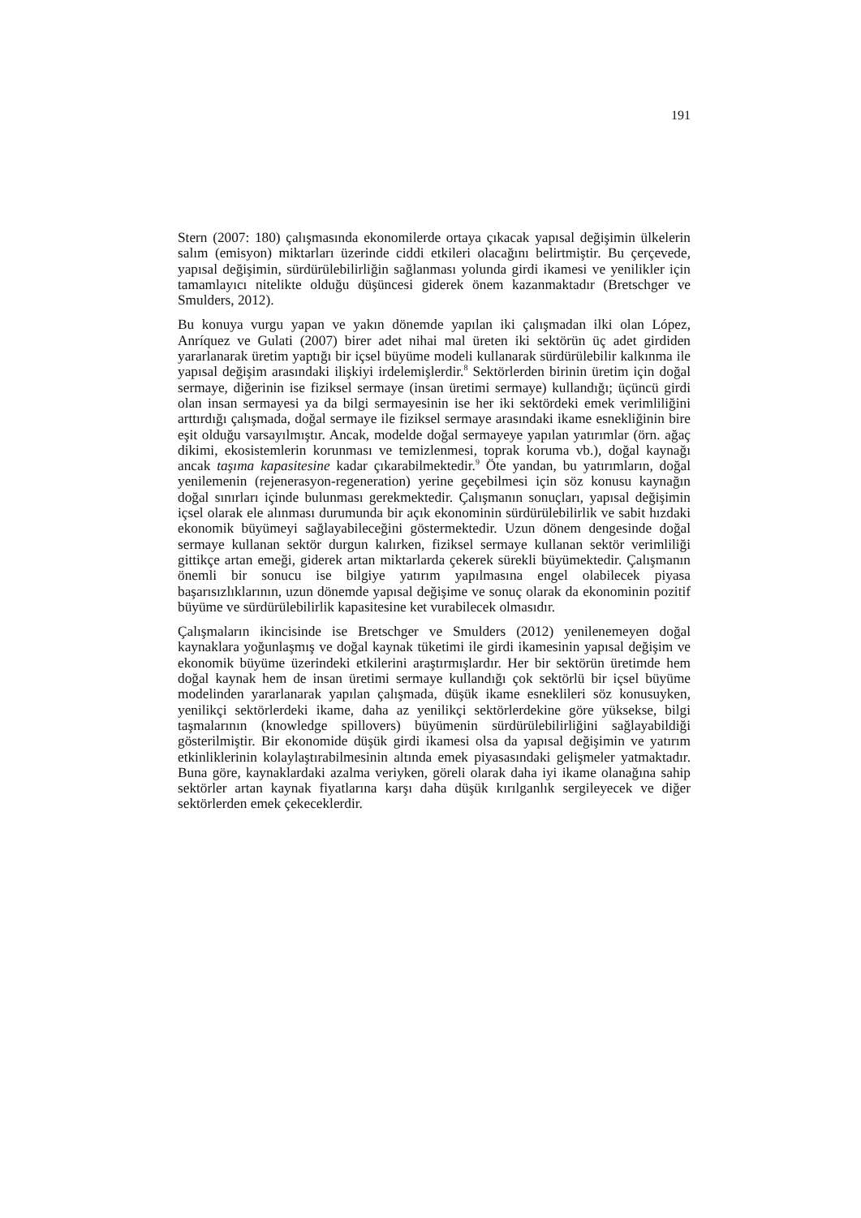191
Stern (2007: 180) çalışmasında ekonomilerde ortaya çıkacak yapısal değişimin ülkelerin salım (emisyon) miktarları üzerinde ciddi etkileri olacağını belirtmiştir. Bu çerçevede, yapısal değişimin, sürdürülebilirliğin sağlanması yolunda girdi ikamesi ve yenilikler için tamamlayıcı nitelikte olduğu düşüncesi giderek önem kazanmaktadır (Bretschger ve Smulders, 2012).
Bu konuya vurgu yapan ve yakın dönemde yapılan iki çalışmadan ilki olan López, Anríquez ve Gulati (2007) birer adet nihai mal üreten iki sektörün üç adet girdiden yararlanarak üretim yaptığı bir içsel büyüme modeli kullanarak sürdürülebilir kalkınma ile yapısal değişim arasındaki ilişkiyi irdelemişlerdir.<sup>8</sup> Sektörlerden birinin üretim için doğal sermaye, diğerinin ise fiziksel sermaye (insan üretimi sermaye) kullandığı; üçüncü girdi olan insan sermayesi ya da bilgi sermayesinin ise her iki sektördeki emek verimliliğini arttırdığı çalışmada, doğal sermaye ile fiziksel sermaye arasındaki ikame esnekliğinin bire eşit olduğu varsayılmıştır. Ancak, modelde doğal sermayeye yapılan yatırımlar (örn. ağaç dikimi, ekosistemlerin korunması ve temizlenmesi, toprak koruma vb.), doğal kaynağı ancak taşıma kapasitesine kadar çıkarabilmektedir.<sup>9</sup> Öte yandan, bu yatırımların, doğal yenilemenin (rejenerasyon-regeneration) yerine geçebilmesi için söz konusu kaynağın doğal sınırları içinde bulunması gerekmektedir. Çalışmanın sonuçları, yapısal değişimin içsel olarak ele alınması durumunda bir açık ekonominin sürdürülebilirlik ve sabit hızdaki ekonomik büyümeyi sağlayabileceğini göstermektedir. Uzun dönem dengesinde doğal sermaye kullanan sektör durgun kalırken, fiziksel sermaye kullanan sektör verimliliği gittikçe artan emeği, giderek artan miktarlarda çekerek sürekli büyümektedir. Çalışmanın önemli bir sonucu ise bilgiye yatırım yapılmasına engel olabilecek piyasa başarısızlıklarının, uzun dönemde yapısal değişime ve sonuç olarak da ekonominin pozitif büyüme ve sürdürülebilirlik kapasitesine ket vurabilecek olmasıdır.
Çalışmaların ikincisinde ise Bretschger ve Smulders (2012) yenilenemeyen doğal kaynaklara yoğunlaşmış ve doğal kaynak tüketimi ile girdi ikamesinin yapısal değişim ve ekonomik büyüme üzerindeki etkilerini araştırmışlardır. Her bir sektörün üretimde hem doğal kaynak hem de insan üretimi sermaye kullandığı çok sektörlü bir içsel büyüme modelinden yararlanarak yapılan çalışmada, düşük ikame esneklileri söz konusuyken, yenilikçi sektörlerdeki ikame, daha az yenilikçi sektörlerdekine göre yüksekse, bilgi taşmalarının (knowledge spillovers) büyümenin sürdürülebilirliğini sağlayabildiği gösterilmiştir. Bir ekonomide düşük girdi ikamesi olsa da yapısal değişimin ve yatırım etkinliklerinin kolaylaştırabilmesinin altında emek piyasasındaki gelişmeler yatmaktadır. Buna göre, kaynaklardaki azalma veriyken, göreli olarak daha iyi ikame olanağına sahip sektörler artan kaynak fiyatlarına karşı daha düşük kırılganlık sergileyecek ve diğer sektörlerden emek çekeceklerdir.